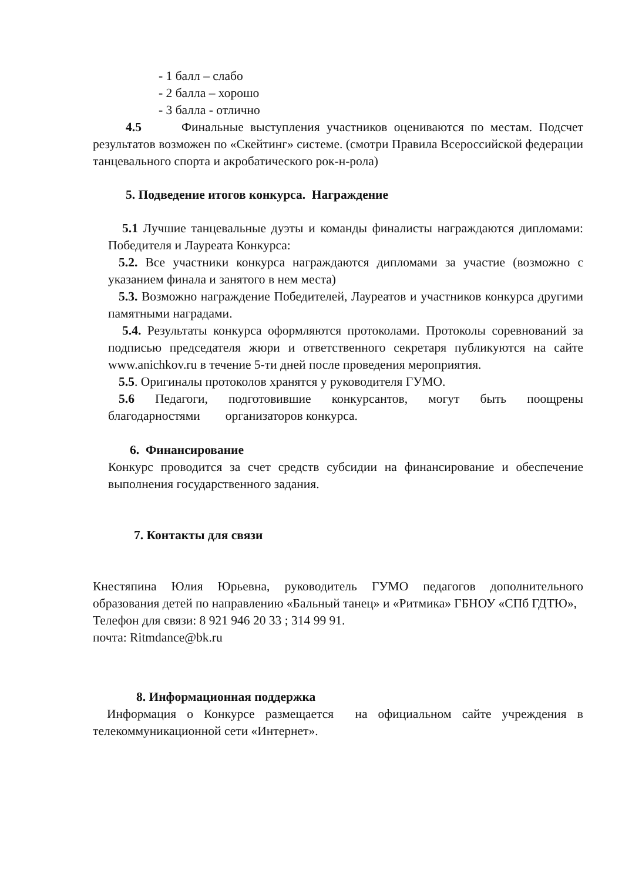- 1 балл – слабо
- 2 балла – хорошо
- 3 балла - отлично
4.5 Финальные выступления участников оцениваются по местам. Подсчет результатов возможен по «Скейтинг» системе. (смотри Правила Всероссийской федерации танцевального спорта и акробатического рок-н-рола)
5. Подведение итогов конкурса. Награждение
5.1 Лучшие танцевальные дуэты и команды финалисты награждаются дипломами: Победителя и Лауреата Конкурса:
5.2. Все участники конкурса награждаются дипломами за участие (возможно с указанием финала и занятого в нем места)
5.3. Возможно награждение Победителей, Лауреатов и участников конкурса другими памятными наградами.
5.4. Результаты конкурса оформляются протоколами. Протоколы соревнований за подписью председателя жюри и ответственного секретаря публикуются на сайте www.anichkov.ru в течение 5-ти дней после проведения мероприятия.
5.5. Оригиналы протоколов хранятся у руководителя ГУМО.
5.6 Педагоги, подготовившие конкурсантов, могут быть поощрены благодарностями организаторов конкурса.
6. Финансирование
Конкурс проводится за счет средств субсидии на финансирование и обеспечение выполнения государственного задания.
7. Контакты для связи
Кнестяпина Юлия Юрьевна, руководитель ГУМО педагогов дополнительного образования детей по направлению «Бальный танец» и «Ритмика» ГБНОУ «СПб ГДТЮ»,
Телефон для связи: 8 921 946 20 33 ; 314 99 91.
почта: Ritmdance@bk.ru
8. Информационная поддержка
Информация о Конкурсе размещается на официальном сайте учреждения в телекоммуникационной сети «Интернет».